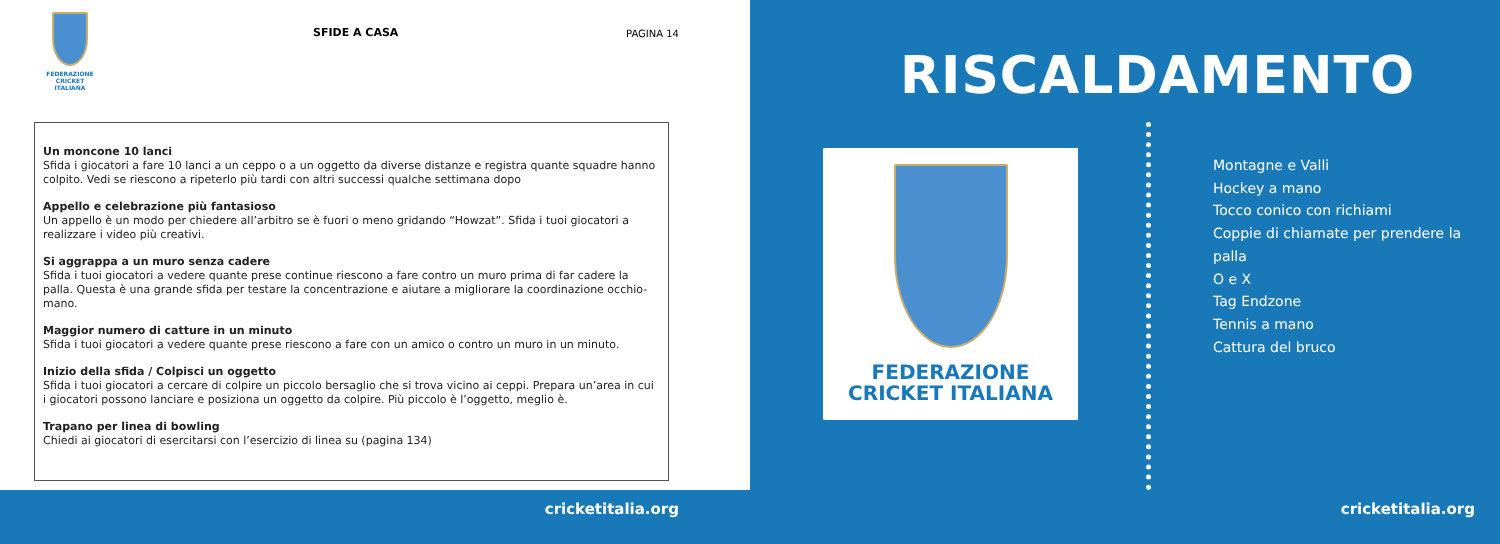FEDERAZIONE CRICKET ITALIANA
SFIDE A CASA PAGINA 14
Un moncone 10 lanci
Sfida i giocatori a fare 10 lanci a un ceppo o a un oggetto da diverse distanze e registra quante squadre hanno colpito. Vedi se riescono a ripeterlo più tardi con altri successi qualche settimana dopo
Appello e celebrazione più fantasioso
Un appello è un modo per chiedere all’arbitro se è fuori o meno gridando “Howzat”. Sfida i tuoi giocatori a realizzare i video più creativi.
Si aggrappa a un muro senza cadere
Sfida i tuoi giocatori a vedere quante prese continue riescono a fare contro un muro prima di far cadere la palla. Questa è una grande sfida per testare la concentrazione e aiutare a migliorare la coordinazione occhio-mano.
Maggior numero di catture in un minuto
Sfida i tuoi giocatori a vedere quante prese riescono a fare con un amico o contro un muro in un minuto.
Inizio della sfida / Colpisci un oggetto
Sfida i tuoi giocatori a cercare di colpire un piccolo bersaglio che si trova vicino ai ceppi. Prepara un’area in cui i giocatori possono lanciare e posiziona un oggetto da colpire. Più piccolo è l’oggetto, meglio è.
Trapano per linea di bowling
Chiedi ai giocatori di esercitarsi con l’esercizio di linea su (pagina 134)
RISCALDAMENTO
FEDERAZIONE
CRICKET ITALIANA
Montagne e Valli
Hockey a mano
Tocco conico con richiami
Coppie di chiamate per prendere la palla
O e X
Tag Endzone
Tennis a mano
Cattura del bruco
cricketitalia.org cricketitalia.org